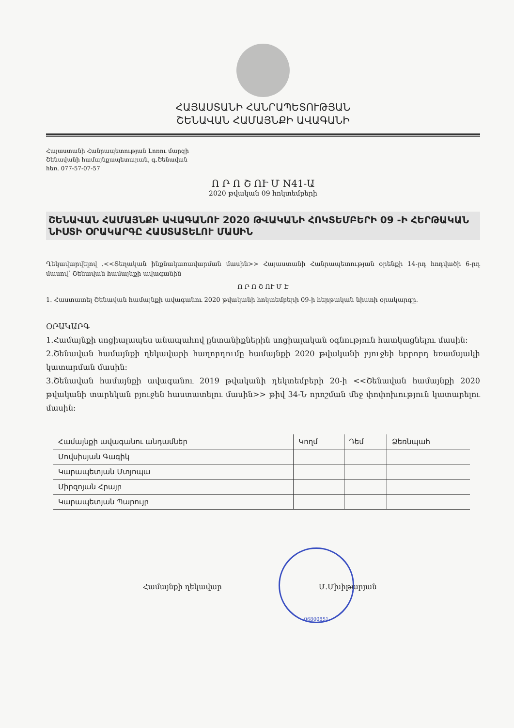ՀԱՅԱՍՏԱՆԻ ՀԱՆՐԱՊԵՏՈՒԹՅԱՆ
ՇԵՆԱՎԱՆ ՀԱՄԱՅՆՔԻ ԱՎԱԳԱՆԻ
Հայաստանի Հանրապետության Լոռու մարզի
Շենավանի համայնքապետարան, գ.Շենավան
հեռ. 077-57-07-57
Ո Ր Ո Շ ՈՒ Մ N41-Ա
2020 թվական 09 հոկտեմբերի
ՇԵՆԱՎԱՆ ՀԱՄԱՅՆՔԻ ԱՎԱԳԱՆՈՒ 2020 ԹՎԱԿԱՆԻ ՀՈԿՏԵՄԲԵՐԻ 09 -Ի ՀԵՐԹԱԿԱՆ ՆԻՍՏԻ ՕՐԱԿԱՐԳԸ ՀԱՍՏԱՏԵԼՈՒ ՄԱՍԻՆ
Ղեկավարվելով .<<Տեղական ինքնակառավարման մասին>> Հայաստանի Հանրապետության օրենքի 14-րդ հոդվածի 6-րդ մասով՝ Շենավան համայնքի ավագանին
Ո Ր Ո Շ ՈՒ Մ Է
1. Հաստատել Շենավան համայնքի ավագանու 2020 թվականի հոկտեմբերի 09-ի հերթական նիստի օրակարգը.
ՕՐԱԿԱՐԳ
1.Համայնքի սոցիալապես անապահով ընտանիքներին սոցիալական օգնություն հատկացնելու մասին:
2.Շենավան համայնքի ղեկավարի հաղորդումը համայնքի 2020 թվականի բյուջեի երրորդ եռամսյակի կատարման մասին:
3.Շենավան համայնքի ավագանու 2019 թվականի դեկտեմբերի 20-ի <<Շենավան համայնքի 2020 թվականի տարեկան բյուջեն հաստատելու մասին>> թիվ 34-Ն որոշման մեջ փոփոխություն կատարելու մասին:
| Համայնքի ավագանու անդամներ | Կողմ | Դեմ | Ձեռնպահ |
| --- | --- | --- | --- |
| Մովսիսյան Գագիկ | | | |
| Կարապետյան Մտյոպա | | | |
| Միրզոյան Հրայր | | | |
| Կարապետյան Պարույր | | | |
Համայնքի ղեկավար Մ.Մխիթարյան
06800851